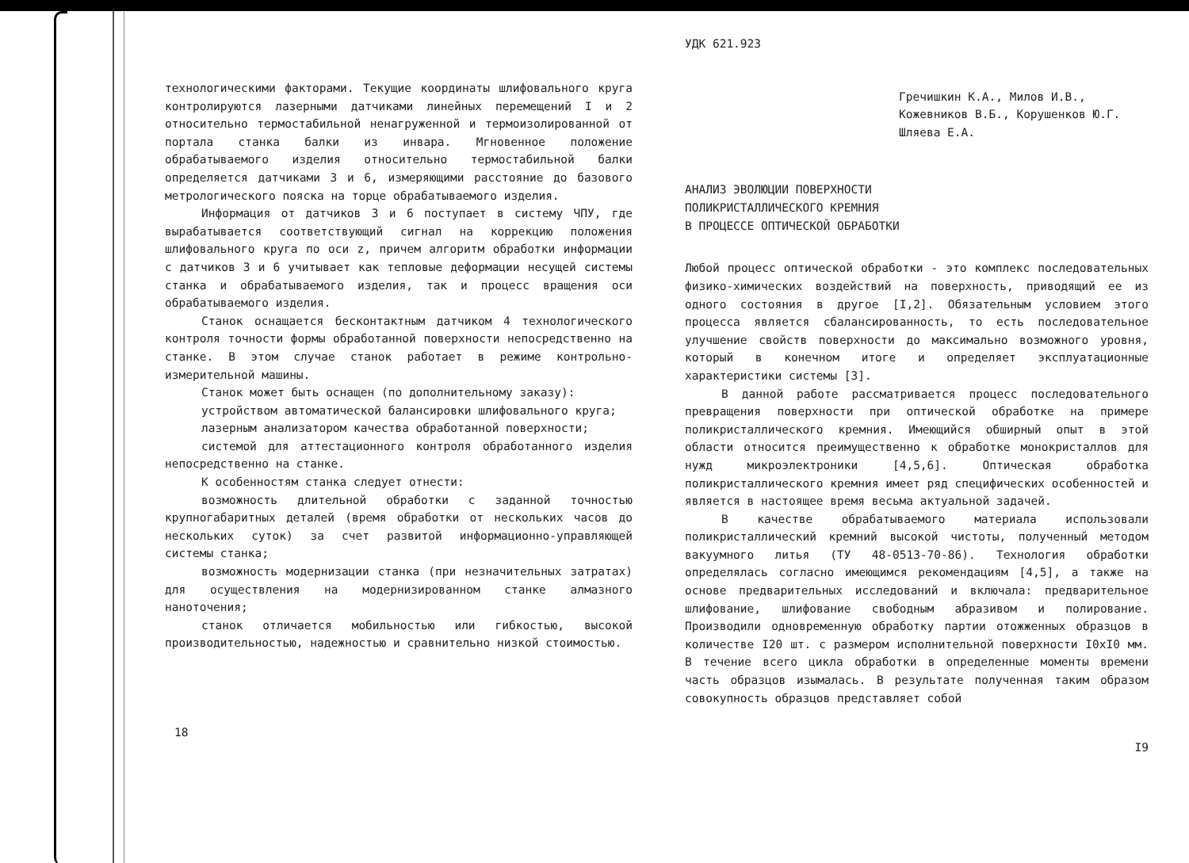технологическими факторами. Текущие координаты шлифовального круга контролируются лазерными датчиками линейных перемещений I и 2 относительно термостабильной ненагруженной и термоизолированной от портала станка балки из инвара. Мгновенное положение обрабатываемого изделия относительно термостабильной балки определяется датчиками 3 и 6, измеряющими расстояние до базового метрологического пояска на торце обрабатываемого изделия.
Информация от датчиков 3 и 6 поступает в систему ЧПУ, где вырабатывается соответствующий сигнал на коррекцию положения шлифовального круга по оси z, причем алгоритм обработки информации с датчиков 3 и 6 учитывает как тепловые деформации несущей системы станка и обрабатываемого изделия, так и процесс вращения оси обрабатываемого изделия.
Станок оснащается бесконтактным датчиком 4 технологического контроля точности формы обработанной поверхности непосредственно на станке. В этом случае станок работает в режиме контрольно-измерительной машины.
Станок может быть оснащен (по дополнительному заказу):
устройством автоматической балансировки шлифовального круга;
лазерным анализатором качества обработанной поверхности;
системой для аттестационного контроля обработанного изделия непосредственно на станке.
К особенностям станка следует отнести:
возможность длительной обработки с заданной точностью крупногабаритных деталей (время обработки от нескольких часов до нескольких суток) за счет развитой информационно-управляющей системы станка;
возможность модернизации станка (при незначительных затратах) для осуществления на модернизированном станке алмазного наноточения;
станок отличается мобильностью или гибкостью, высокой производительностью, надежностью и сравнительно низкой стоимостью.
18
УДК 621.923
Гречишкин К.А., Милов И.В.,
Кожевников В.Б., Корушенков Ю.Г.
Шляева Е.А.
АНАЛИЗ ЭВОЛЮЦИИ ПОВЕРХНОСТИ
ПОЛИКРИСТАЛЛИЧЕСКОГО КРЕМНИЯ
В ПРОЦЕССЕ ОПТИЧЕСКОЙ ОБРАБОТКИ
Любой процесс оптической обработки - это комплекс последовательных физико-химических воздействий на поверхность, приводящий ее из одного состояния в другое [I,2]. Обязательным условием этого процесса является сбалансированность, то есть последовательное улучшение свойств поверхности до максимально возможного уровня, который в конечном итоге и определяет эксплуатационные характеристики системы [3].
В данной работе рассматривается процесс последовательного превращения поверхности при оптической обработке на примере поликристаллического кремния. Имеющийся обширный опыт в этой области относится преимущественно к обработке монокристаллов для нужд микроэлектроники [4,5,6]. Оптическая обработка поликристаллического кремния имеет ряд специфических особенностей и является в настоящее время весьма актуальной задачей.
В качестве обрабатываемого материала использовали поликристаллический кремний высокой чистоты, полученный методом вакуумного литья (ТУ 48-0513-70-86). Технология обработки определялась согласно имеющимся рекомендациям [4,5], а также на основе предварительных исследований и включала: предварительное шлифование, шлифование свободным абразивом и полирование. Производили одновременную обработку партии отожженных образцов в количестве I20 шт. с размером исполнительной поверхности I0xI0 мм. В течение всего цикла обработки в определенные моменты времени часть образцов изымалась. В результате полученная таким образом совокупность образцов представляет собой
I9